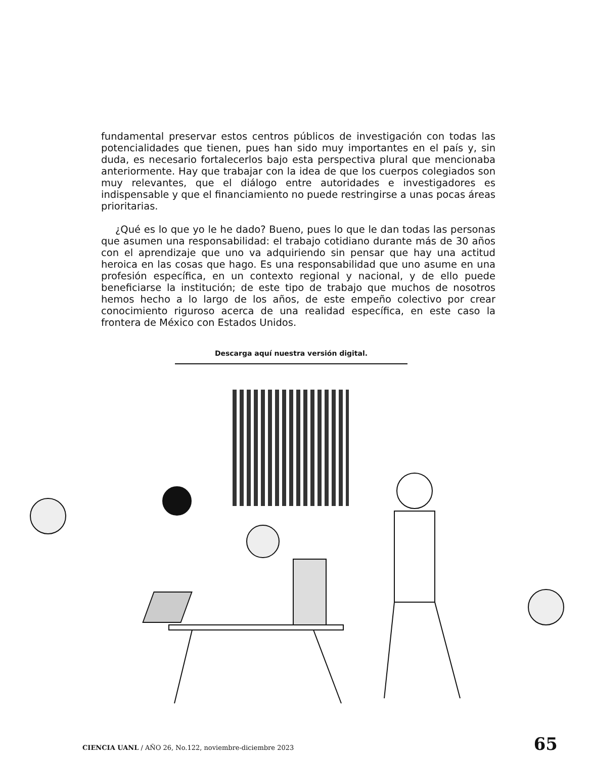fundamental preservar estos centros públicos de investigación con todas las potencialidades que tienen, pues han sido muy importantes en el país y, sin duda, es necesario fortalecerlos bajo esta perspectiva plural que mencionaba anteriormente. Hay que trabajar con la idea de que los cuerpos colegiados son muy relevantes, que el diálogo entre autoridades e investigadores es indispensable y que el financiamiento no puede restringirse a unas pocas áreas prioritarias.
¿Qué es lo que yo le he dado? Bueno, pues lo que le dan todas las personas que asumen una responsabilidad: el trabajo cotidiano durante más de 30 años con el aprendizaje que uno va adquiriendo sin pensar que hay una actitud heroica en las cosas que hago. Es una responsabilidad que uno asume en una profesión específica, en un contexto regional y nacional, y de ello puede beneficiarse la institución; de este tipo de trabajo que muchos de nosotros hemos hecho a lo largo de los años, de este empeño colectivo por crear conocimiento riguroso acerca de una realidad específica, en este caso la frontera de México con Estados Unidos.
Descarga aquí nuestra versión digital.
CIENCIA UANL / AÑO 26, No.122, noviembre-diciembre 2023 65